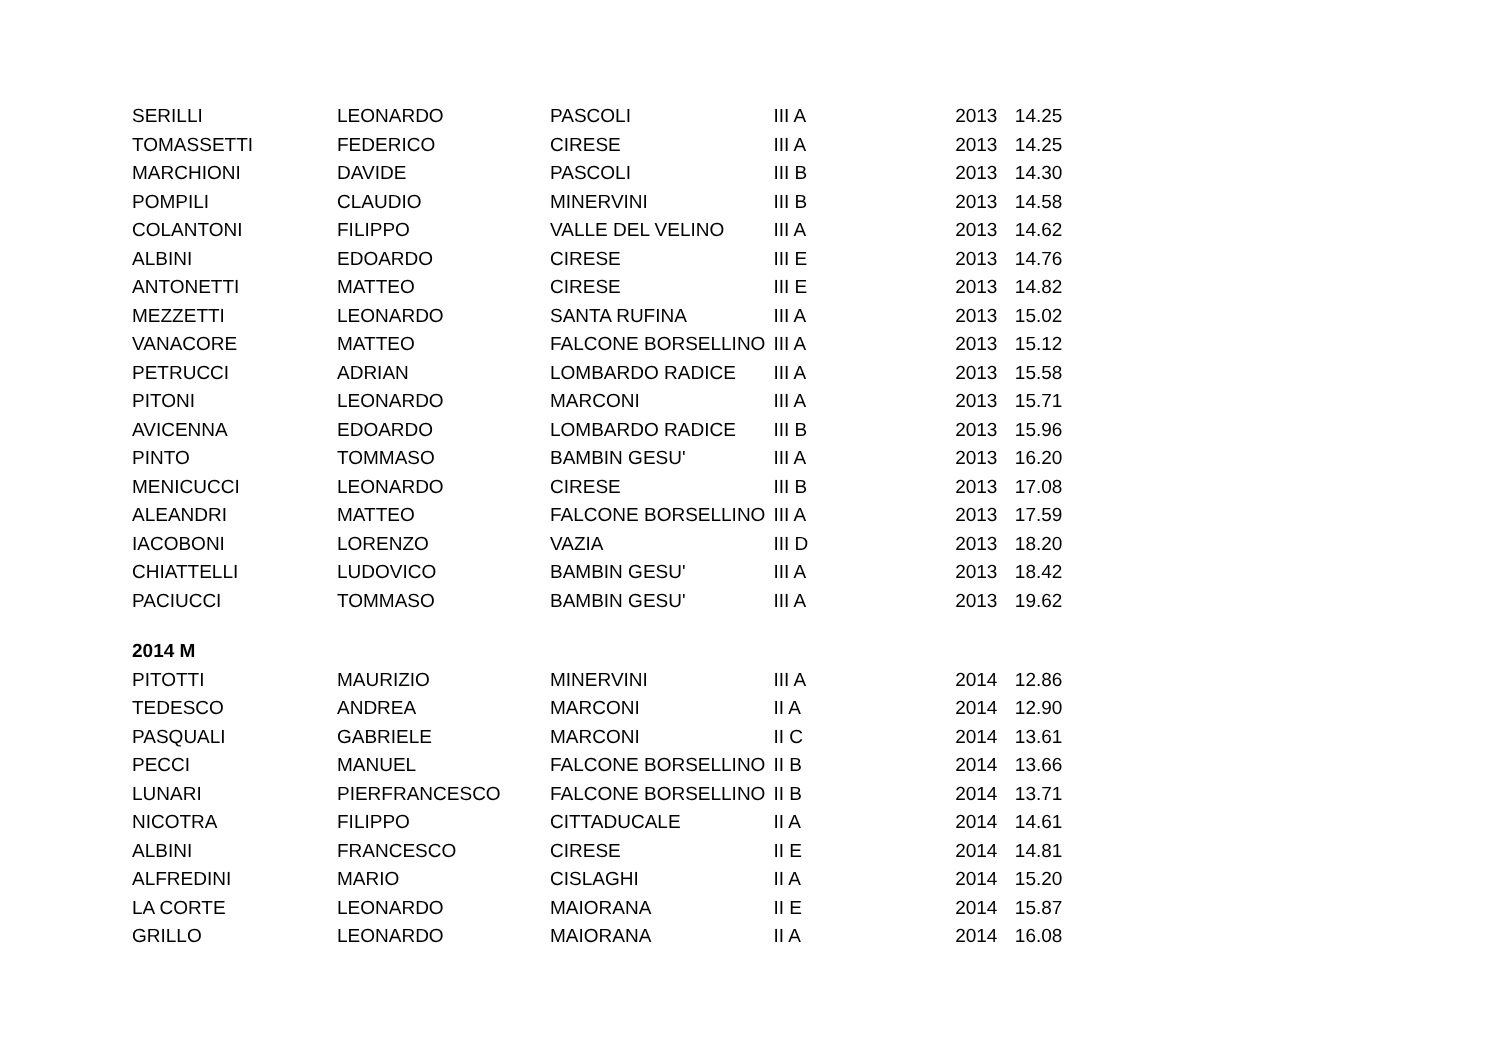| SERILLI | LEONARDO | PASCOLI | III A | 2013 | 14.25 |
| TOMASSETTI | FEDERICO | CIRESE | III A | 2013 | 14.25 |
| MARCHIONI | DAVIDE | PASCOLI | III B | 2013 | 14.30 |
| POMPILI | CLAUDIO | MINERVINI | III B | 2013 | 14.58 |
| COLANTONI | FILIPPO | VALLE DEL VELINO | III A | 2013 | 14.62 |
| ALBINI | EDOARDO | CIRESE | III E | 2013 | 14.76 |
| ANTONETTI | MATTEO | CIRESE | III E | 2013 | 14.82 |
| MEZZETTI | LEONARDO | SANTA RUFINA | III A | 2013 | 15.02 |
| VANACORE | MATTEO | FALCONE BORSELLINO | III A | 2013 | 15.12 |
| PETRUCCI | ADRIAN | LOMBARDO RADICE | III A | 2013 | 15.58 |
| PITONI | LEONARDO | MARCONI | III A | 2013 | 15.71 |
| AVICENNA | EDOARDO | LOMBARDO RADICE | III B | 2013 | 15.96 |
| PINTO | TOMMASO | BAMBIN GESU' | III A | 2013 | 16.20 |
| MENICUCCI | LEONARDO | CIRESE | III B | 2013 | 17.08 |
| ALEANDRI | MATTEO | FALCONE BORSELLINO | III A | 2013 | 17.59 |
| IACOBONI | LORENZO | VAZIA | III D | 2013 | 18.20 |
| CHIATTELLI | LUDOVICO | BAMBIN GESU' | III A | 2013 | 18.42 |
| PACIUCCI | TOMMASO | BAMBIN GESU' | III A | 2013 | 19.62 |
| 2014 M | | | | | |
| PITOTTI | MAURIZIO | MINERVINI | III A | 2014 | 12.86 |
| TEDESCO | ANDREA | MARCONI | II A | 2014 | 12.90 |
| PASQUALI | GABRIELE | MARCONI | II C | 2014 | 13.61 |
| PECCI | MANUEL | FALCONE BORSELLINO | II B | 2014 | 13.66 |
| LUNARI | PIERFRANCESCO | FALCONE BORSELLINO | II B | 2014 | 13.71 |
| NICOTRA | FILIPPO | CITTADUCALE | II A | 2014 | 14.61 |
| ALBINI | FRANCESCO | CIRESE | II E | 2014 | 14.81 |
| ALFREDINI | MARIO | CISLAGHI | II A | 2014 | 15.20 |
| LA CORTE | LEONARDO | MAIORANA | II E | 2014 | 15.87 |
| GRILLO | LEONARDO | MAIORANA | II A | 2014 | 16.08 |